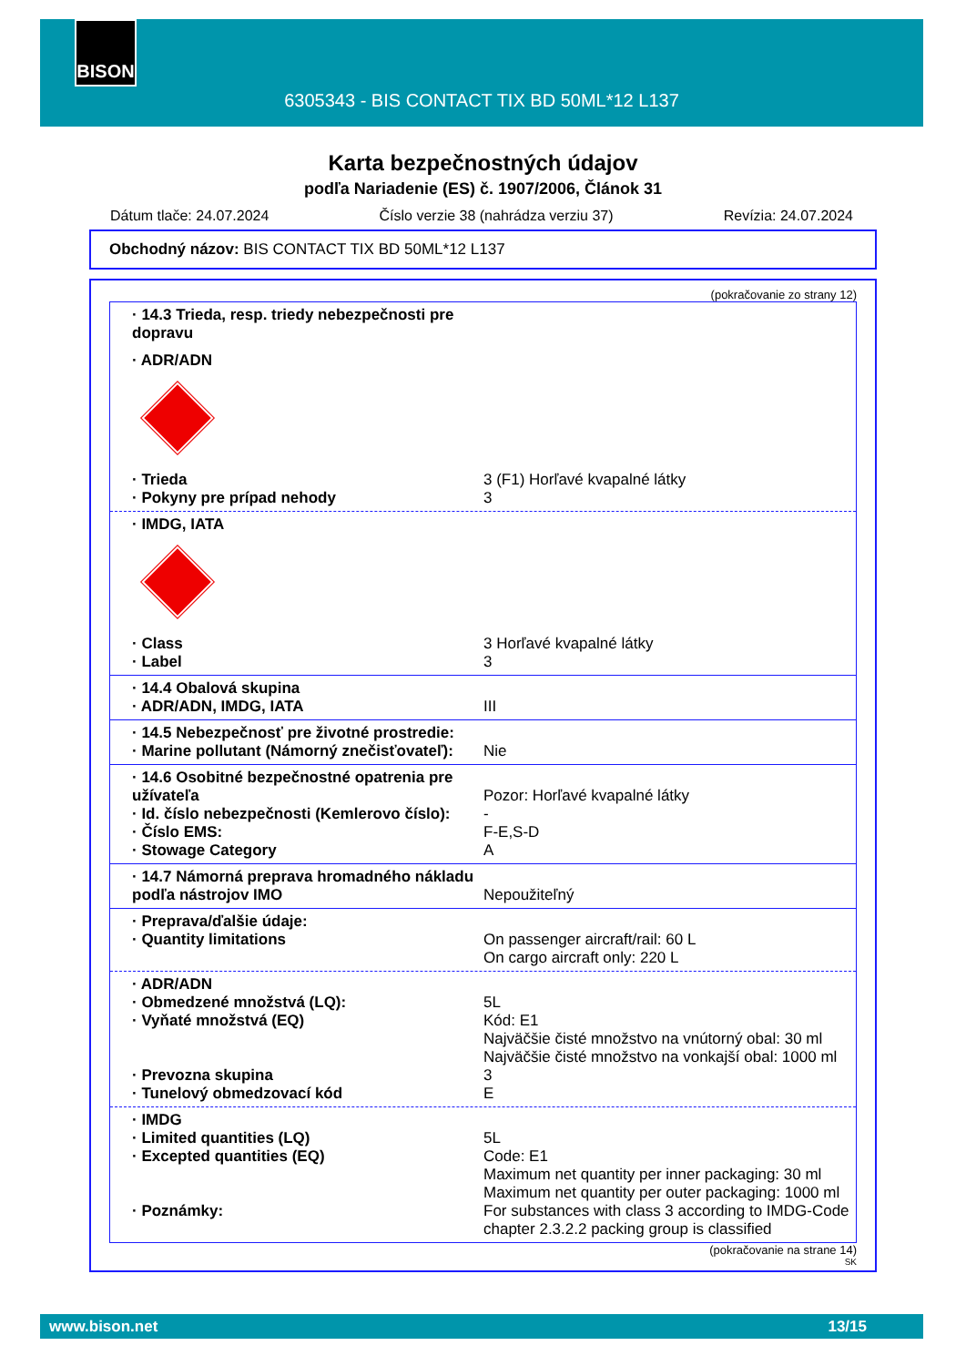BISON
6305343 - BIS CONTACT TIX BD 50ML*12 L137
Karta bezpečnostných údajov
podľa Nariadenie (ES) č. 1907/2006, Článok 31
Dátum tlače: 24.07.2024 Číslo verzie 38 (nahrádza verziu 37) Revízia: 24.07.2024
Obchodný názov: BIS CONTACT TIX BD 50ML*12 L137
(pokračovanie zo strany 12)
· 14.3 Trieda, resp. triedy nebezpečnosti pre dopravu
· ADR/ADN
· Trieda 3 (F1) Horľavé kvapalné látky
· Pokyny pre prípad nehody 3
· IMDG, IATA
· Class 3 Horľavé kvapalné látky
· Label 3
· 14.4 Obalová skupina
· ADR/ADN, IMDG, IATA III
· 14.5 Nebezpečnosť pre životné prostredie:
· Marine pollutant (Námorný znečisťovateľ): Nie
· 14.6 Osobitné bezpečnostné opatrenia pre užívateľa
Pozor: Horľavé kvapalné látky
· Id. číslo nebezpečnosti (Kemlerovo číslo): -
· Číslo EMS: F-E,S-D
· Stowage Category A
· 14.7 Námorná preprava hromadného nákladu podľa nástrojov IMO
Nepoužiteľný
· Preprava/ďalšie údaje:
· Quantity limitations On passenger aircraft/rail: 60 L
On cargo aircraft only: 220 L
· ADR/ADN
· Obmedzené množstvá (LQ): 5L
· Vyňaté množstvá (EQ) Kód: E1
Najväčšie čisté množstvo na vnútorný obal: 30 ml
Najväčšie čisté množstvo na vonkajší obal: 1000 ml
· Prevozna skupina 3
· Tunelový obmedzovací kód E
· IMDG
· Limited quantities (LQ) 5L
· Excepted quantities (EQ) Code: E1
Maximum net quantity per inner packaging: 30 ml
Maximum net quantity per outer packaging: 1000 ml
· Poznámky: For substances with class 3 according to IMDG-Code chapter 2.3.2.2 packing group is classified
(pokračovanie na strane 14)
SK
www.bison.net 13/15